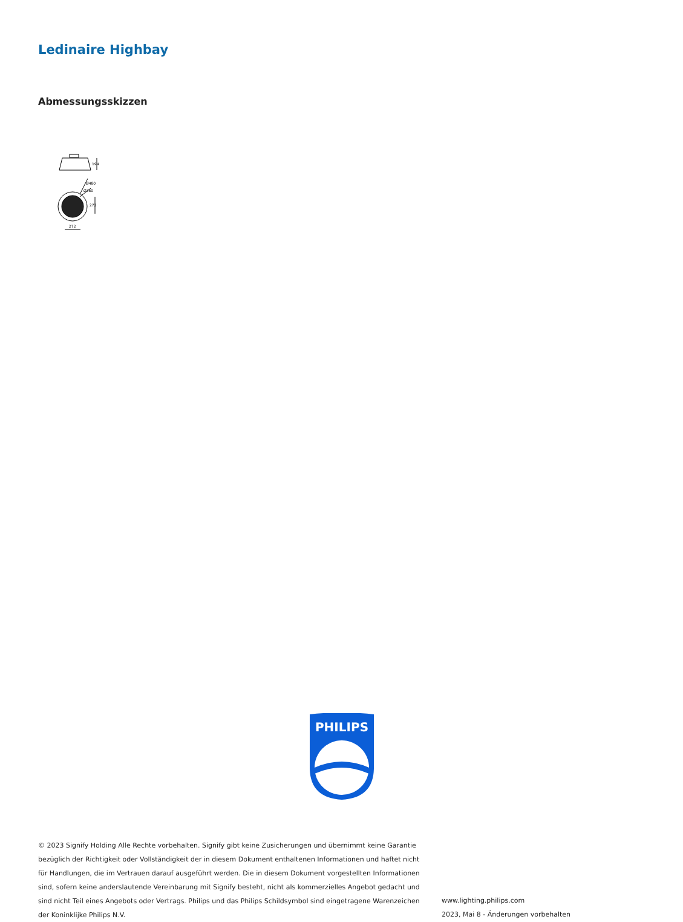Ledinaire Highbay
Abmessungsskizzen
194
Ø480
Ø360
272
272
PHILIPS
© 2023 Signify Holding Alle Rechte vorbehalten. Signify gibt keine Zusicherungen und übernimmt keine Garantie bezüglich der Richtigkeit oder Vollständigkeit der in diesem Dokument enthaltenen Informationen und haftet nicht für Handlungen, die im Vertrauen darauf ausgeführt werden. Die in diesem Dokument vorgestellten Informationen sind, sofern keine anderslautende Vereinbarung mit Signify besteht, nicht als kommerzielles Angebot gedacht und sind nicht Teil eines Angebots oder Vertrags. Philips und das Philips Schildsymbol sind eingetragene Warenzeichen der Koninklijke Philips N.V.
www.lighting.philips.com
2023, Mai 8 - Änderungen vorbehalten